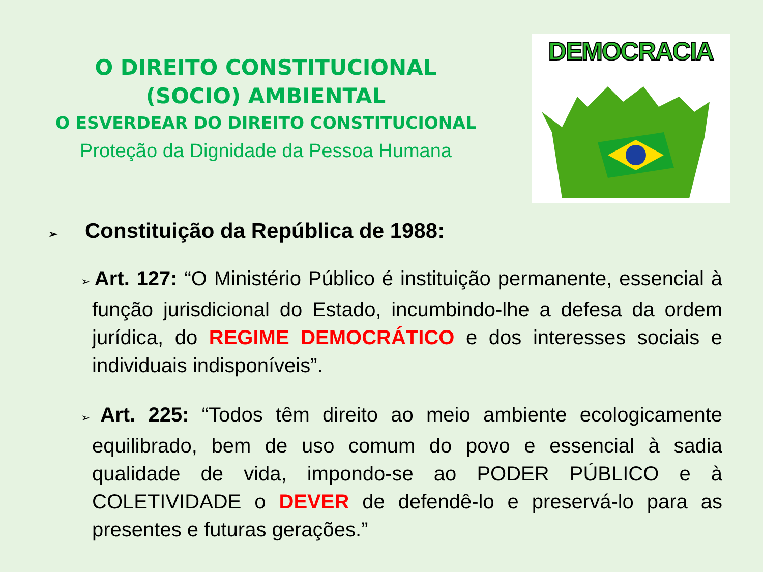O DIREITO CONSTITUCIONAL
(SOCIO) AMBIENTAL
O ESVERDEAR DO DIREITO CONSTITUCIONAL
Proteção da Dignidade da Pessoa Humana
DEMOCRACIA
➢ Constituição da República de 1988:
➢ Art. 127: “O Ministério Público é instituição permanente, essencial à função jurisdicional do Estado, incumbindo-lhe a defesa da ordem jurídica, do REGIME DEMOCRÁTICO e dos interesses sociais e individuais indisponíveis”.
➢ Art. 225: “Todos têm direito ao meio ambiente ecologicamente equilibrado, bem de uso comum do povo e essencial à sadia qualidade de vida, impondo-se ao PODER PÚBLICO e à COLETIVIDADE o DEVER de defendê-lo e preservá-lo para as presentes e futuras gerações.”